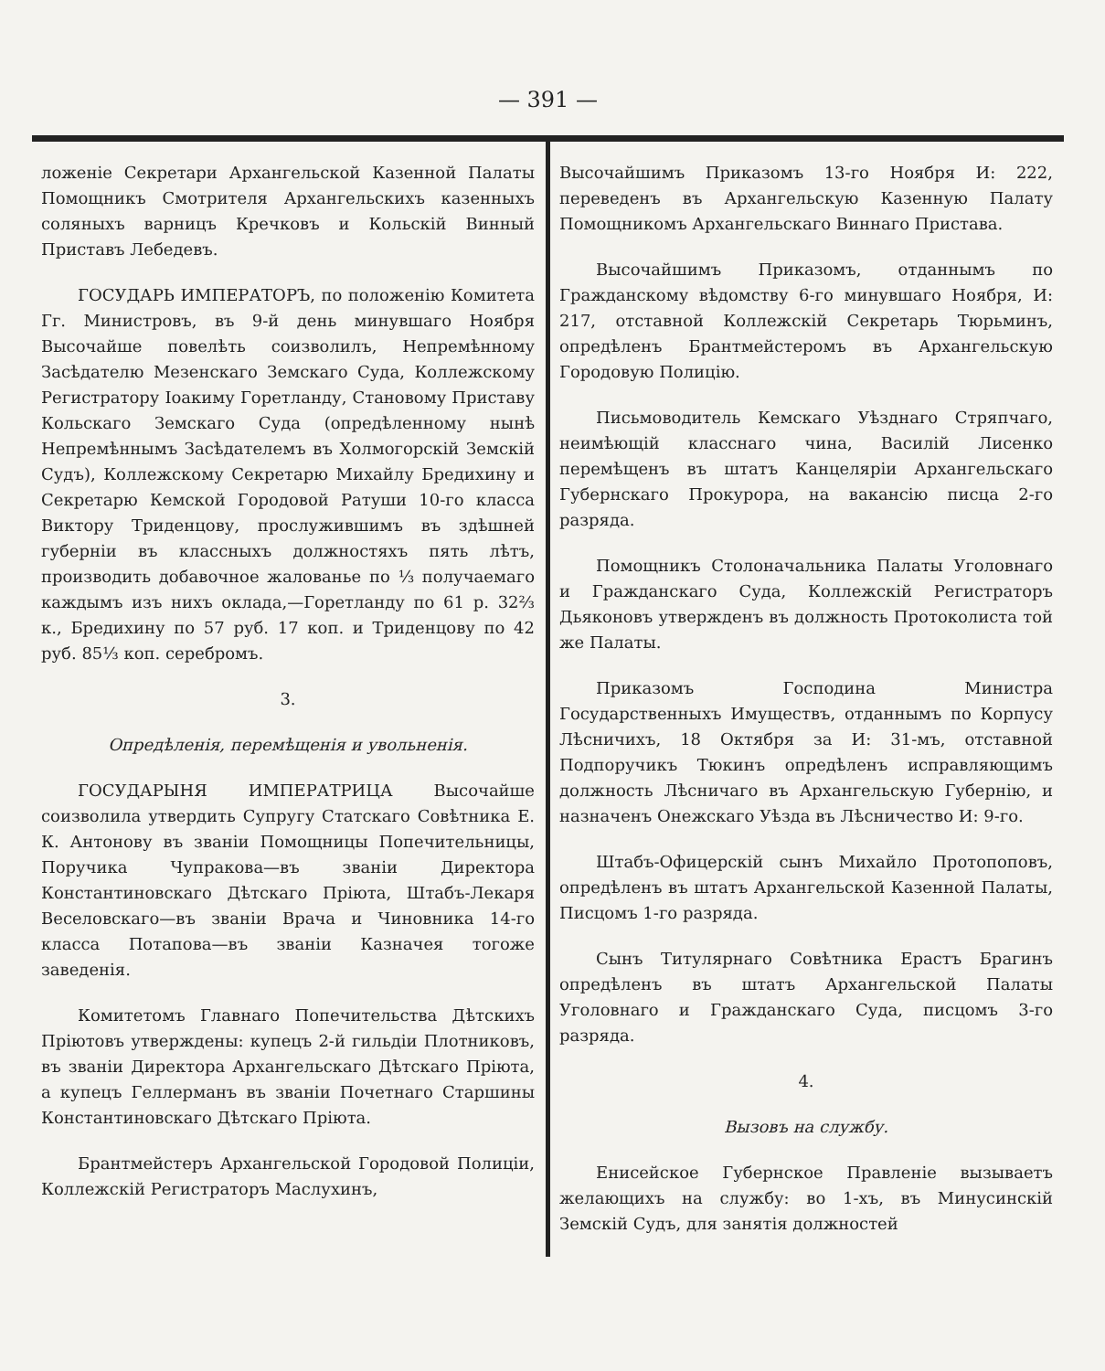— 391 —
ложеніе Секретари Архангельской Казенной Палаты Помощникъ Смотрителя Архангельскихъ казенныхъ соляныхъ варницъ Кречковъ и Кольскій Винный Приставъ Лебедевъ.
ГОСУДАРЬ ИМПЕРАТОРЪ, по положенію Комитета Гг. Министровъ, въ 9-й день минувшаго Ноября Высочайше повелѣть соизволилъ, Непремѣнному Засѣдателю Мезенскаго Земскаго Суда, Коллежскому Регистратору Іоакиму Горетланду, Становому Приставу Кольскаго Земскаго Суда (опредѣленному нынѣ Непремѣннымъ Засѣдателемъ въ Холмогорскій Земскій Судъ), Коллежскому Секретарю Михайлу Бредихину и Секретарю Кемской Городовой Ратуши 10-го класса Виктору Триденцову, прослужившимъ въ здѣшней губерніи въ классныхъ должностяхъ пять лѣтъ, производить добавочное жалованье по ⅓ получаемаго каждымъ изъ нихъ оклада,—Горетланду по 61 р. 32⅔ к., Бредихину по 57 руб. 17 коп. и Триденцову по 42 руб. 85⅓ коп. серебромъ.
3.
Опредѣленія, перемѣщенія и увольненія.
ГОСУДАРЫНЯ ИМПЕРАТРИЦА Высочайше соизволила утвердить Супругу Статскаго Совѣтника Е. К. Антонову въ званіи Помощницы Попечительницы, Поручика Чупракова—въ званіи Директора Константиновскаго Дѣтскаго Пріюта, Штабъ-Лекаря Веселовскаго—въ званіи Врача и Чиновника 14-го класса Потапова—въ званіи Казначея тогоже заведенія.
Комитетомъ Главнаго Попечительства Дѣтскихъ Пріютовъ утверждены: купецъ 2-й гильдіи Плотниковъ, въ званіи Директора Архангельскаго Дѣтскаго Пріюта, а купецъ Геллерманъ въ званіи Почетнаго Старшины Константиновскаго Дѣтскаго Пріюта.
Брантмейстеръ Архангельской Городовой Полиціи, Коллежскій Регистраторъ Маслухинъ,
Высочайшимъ Приказомъ 13-го Ноября И: 222, переведенъ въ Архангельскую Казенную Палату Помощникомъ Архангельскаго Виннаго Пристава.
Высочайшимъ Приказомъ, отданнымъ по Гражданскому вѣдомству 6-го минувшаго Ноября, И: 217, отставной Коллежскій Секретарь Тюрьминъ, опредѣленъ Брантмейстеромъ въ Архангельскую Городовую Полицію.
Письмоводитель Кемскаго Уѣзднаго Стряпчаго, неимѣющій класснаго чина, Василій Лисенко перемѣщенъ въ штатъ Канцеляріи Архангельскаго Губернскаго Прокурора, на вакансію писца 2-го разряда.
Помощникъ Столоначальника Палаты Уголовнаго и Гражданскаго Суда, Коллежскій Регистраторъ Дьяконовъ утвержденъ въ должность Протоколиста той же Палаты.
Приказомъ Господина Министра Государственныхъ Имуществъ, отданнымъ по Корпусу Лѣсничихъ, 18 Октября за И: 31-мъ, отставной Подпоручикъ Тюкинъ опредѣленъ исправляющимъ должность Лѣсничаго въ Архангельскую Губернію, и назначенъ Онежскаго Уѣзда въ Лѣсничество И: 9-го.
Штабъ-Офицерскій сынъ Михайло Протопоповъ, опредѣленъ въ штатъ Архангельской Казенной Палаты, Писцомъ 1-го разряда.
Сынъ Титулярнаго Совѣтника Ерастъ Брагинъ опредѣленъ въ штатъ Архангельской Палаты Уголовнаго и Гражданскаго Суда, писцомъ 3-го разряда.
4.
Вызовъ на службу.
Енисейское Губернское Правленіе вызываетъ желающихъ на службу: во 1-хъ, въ Минусинскій Земскій Судъ, для занятія должностей